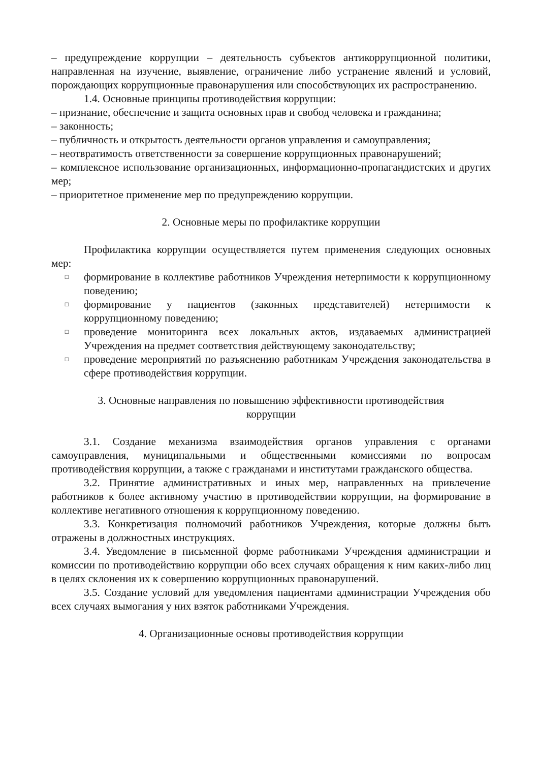– предупреждение коррупции – деятельность субъектов антикоррупционной политики, направленная на изучение, выявление, ограничение либо устранение явлений и условий, порождающих коррупционные правонарушения или способствующих их распространению.
1.4. Основные принципы противодействия коррупции:
– признание, обеспечение и защита основных прав и свобод человека и гражданина;
– законность;
– публичность и открытость деятельности органов управления и самоуправления;
– неотвратимость ответственности за совершение коррупционных правонарушений;
– комплексное использование организационных, информационно-пропагандистских и других мер;
– приоритетное применение мер по предупреждению коррупции.
2. Основные меры по профилактике коррупции
Профилактика коррупции осуществляется путем применения следующих основных мер:
□ формирование в коллективе работников Учреждения нетерпимости к коррупционному поведению;
□ формирование у пациентов (законных представителей) нетерпимости к коррупционному поведению;
□ проведение мониторинга всех локальных актов, издаваемых администрацией Учреждения на предмет соответствия действующему законодательству;
□ проведение мероприятий по разъяснению работникам Учреждения законодательства в сфере противодействия коррупции.
3. Основные направления по повышению эффективности противодействия
коррупции
3.1. Создание механизма взаимодействия органов управления с органами самоуправления, муниципальными и общественными комиссиями по вопросам противодействия коррупции, а также с гражданами и институтами гражданского общества.
3.2. Принятие административных и иных мер, направленных на привлечение работников к более активному участию в противодействии коррупции, на формирование в коллективе негативного отношения к коррупционному поведению.
3.3. Конкретизация полномочий работников Учреждения, которые должны быть отражены в должностных инструкциях.
3.4. Уведомление в письменной форме работниками Учреждения администрации и комиссии по противодействию коррупции обо всех случаях обращения к ним каких-либо лиц в целях склонения их к совершению коррупционных правонарушений.
3.5. Создание условий для уведомления пациентами администрации Учреждения обо всех случаях вымогания у них взяток работниками Учреждения.
4. Организационные основы противодействия коррупции